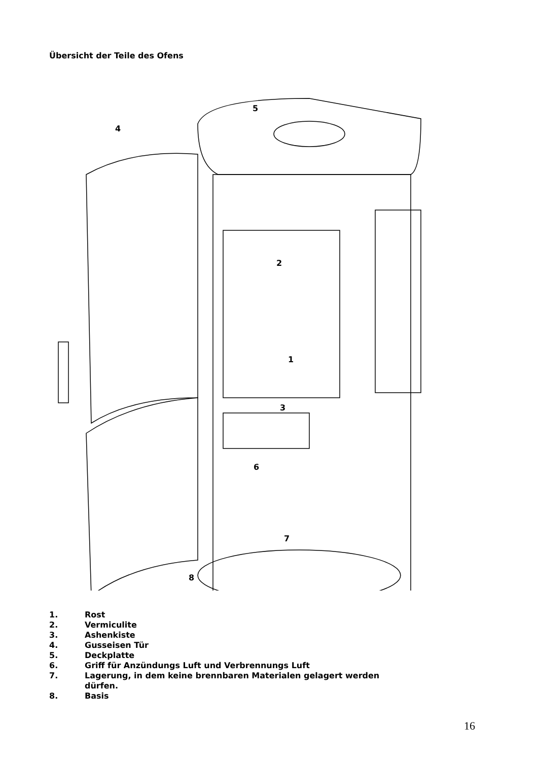Übersicht der Teile des Ofens
5
4
2
1
3
6
7
8
1. Rost
2. Vermiculite
3. Ashenkiste
4. Gusseisen Tür
5. Deckplatte
6. Griff für Anzündungs Luft und Verbrennungs Luft
7. Lagerung, in dem keine brennbaren Materialen gelagert werden
dürfen.
8. Basis
16